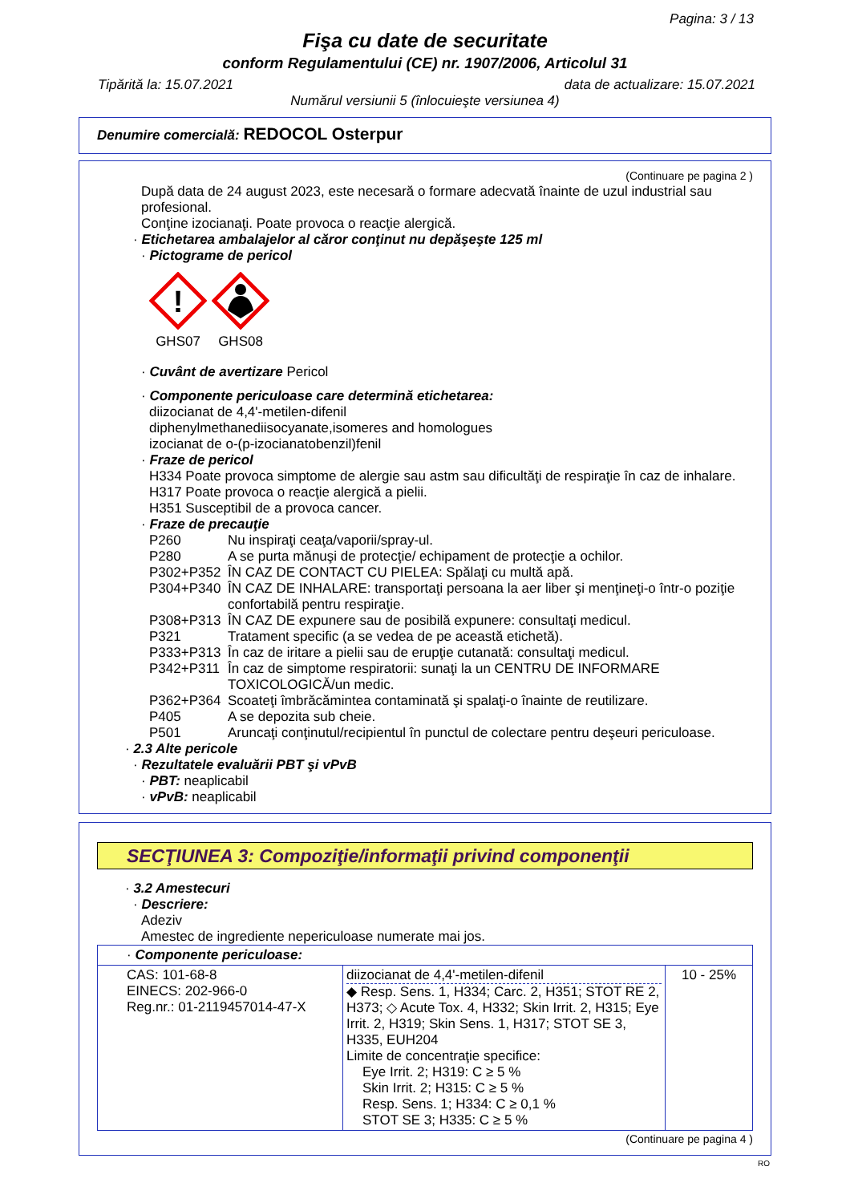Pagina: 3 / 13
Fişa cu date de securitate
conform Regulamentului (CE) nr. 1907/2006, Articolul 31
Tipărită la: 15.07.2021 data de actualizare: 15.07.2021
Numărul versiunii 5 (înlocuieşte versiunea 4)
Denumire comercială: REDOCOL Osterpur
(Continuare pe pagina 2 )
După data de 24 august 2023, este necesară o formare adecvată înainte de uzul industrial sau profesional.
Conţine izocianaţi. Poate provoca o reacţie alergică.
· Etichetarea ambalajelor al căror conţinut nu depăşeşte 125 ml
· Pictograme de pericol
!
GHS07
GHS08
· Cuvânt de avertizare Pericol
· Componente periculoase care determină etichetarea:
diizocianat de 4,4'-metilen-difenil
diphenylmethanediisocyanate,isomeres and homologues
izocianat de o-(p-izocianatobenzil)fenil
· Fraze de pericol
H334 Poate provoca simptome de alergie sau astm sau dificultăţi de respiraţie în caz de inhalare.
H317 Poate provoca o reacţie alergică a pielii.
H351 Susceptibil de a provoca cancer.
· Fraze de precauţie
| P260 | Nu inspiraţi ceaţa/vaporii/spray-ul. |
| P280 | A se purta mănuşi de protecţie/ echipament de protecţie a ochilor. |
| P302+P352 | ÎN CAZ DE CONTACT CU PIELEA: Spălaţi cu multă apă. |
| P304+P340 | ÎN CAZ DE INHALARE: transportaţi persoana la aer liber şi menţineţi-o într-o poziţie confortabilă pentru respiraţie. |
| P308+P313 | ÎN CAZ DE expunere sau de posibilă expunere: consultaţi medicul. |
| P321 | Tratament specific (a se vedea de pe această etichetă). |
| P333+P313 | În caz de iritare a pielii sau de erupţie cutanată: consultaţi medicul. |
| P342+P311 | În caz de simptome respiratorii: sunaţi la un CENTRU DE INFORMARE TOXICOLOGICĂ/un medic. |
| P362+P364 | Scoateţi îmbrăcămintea contaminată şi spalaţi-o înainte de reutilizare. |
| P405 | A se depozita sub cheie. |
| P501 | Aruncaţi conţinutul/recipientul în punctul de colectare pentru deşeuri periculoase. |
· 2.3 Alte pericole
· Rezultatele evaluării PBT şi vPvB
· PBT: neaplicabil
· vPvB: neaplicabil
SECŢIUNEA 3: Compoziţie/informaţii privind componenţii
· 3.2 Amestecuri
· Descriere:
Adeziv
Amestec de ingrediente nepericuloase numerate mai jos.
| · Componente periculoase: | | |
| CAS: 101-68-8 EINECS: 202-966-0 Reg.nr.: 01-2119457014-47-X | diizocianat de 4,4'-metilen-difenil ◆ Resp. Sens. 1, H334; Carc. 2, H351; STOT RE 2, H373; ◇ Acute Tox. 4, H332; Skin Irrit. 2, H315; Eye Irrit. 2, H319; Skin Sens. 1, H317; STOT SE 3, H335, EUH204 Limite de concentraţie specifice: Eye Irrit. 2; H319: C ≥ 5 % Skin Irrit. 2; H315: C ≥ 5 % Resp. Sens. 1; H334: C ≥ 0,1 % STOT SE 3; H335: C ≥ 5 % | 10 - 25% |
(Continuare pe pagina 4 )
RO